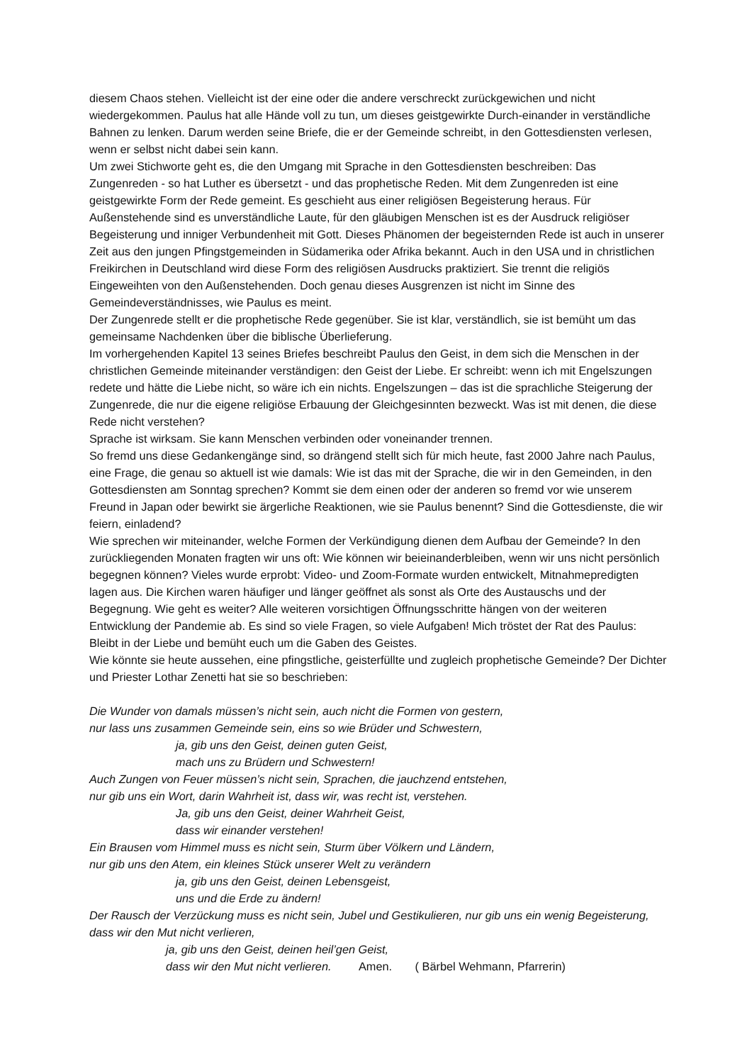diesem Chaos stehen. Vielleicht ist der eine oder die andere verschreckt zurückgewichen und nicht wiedergekommen. Paulus hat alle Hände voll zu tun, um dieses geistgewirkte Durch-einander in verständliche Bahnen zu lenken. Darum werden seine Briefe, die er der Gemeinde schreibt, in den Gottesdiensten verlesen, wenn er selbst nicht dabei sein kann.
Um zwei Stichworte geht es, die den Umgang mit Sprache in den Gottesdiensten beschreiben: Das Zungenreden - so hat Luther es übersetzt - und das prophetische Reden. Mit dem Zungenreden ist eine geistgewirkte Form der Rede gemeint. Es geschieht aus einer religiösen Begeisterung heraus. Für Außenstehende sind es unverständliche Laute, für den gläubigen Menschen ist es der Ausdruck religiöser Begeisterung und inniger Verbundenheit mit Gott. Dieses Phänomen der begeisternden Rede ist auch in unserer Zeit aus den jungen Pfingstgemeinden in Südamerika oder Afrika bekannt. Auch in den USA und in christlichen Freikirchen in Deutschland wird diese Form des religiösen Ausdrucks praktiziert. Sie trennt die religiös Eingeweihten von den Außenstehenden. Doch genau dieses Ausgrenzen ist nicht im Sinne des Gemeindeverständnisses, wie Paulus es meint.
Der Zungenrede stellt er die prophetische Rede gegenüber. Sie ist klar, verständlich, sie ist bemüht um das gemeinsame Nachdenken über die biblische Überlieferung.
Im vorhergehenden Kapitel 13 seines Briefes beschreibt Paulus den Geist, in dem sich die Menschen in der christlichen Gemeinde miteinander verständigen: den Geist der Liebe. Er schreibt: wenn ich mit Engelszungen redete und hätte die Liebe nicht, so wäre ich ein nichts. Engelszungen – das ist die sprachliche Steigerung der Zungenrede, die nur die eigene religiöse Erbauung der Gleichgesinnten bezweckt. Was ist mit denen, die diese Rede nicht verstehen?
Sprache ist wirksam. Sie kann Menschen verbinden oder voneinander trennen.
So fremd uns diese Gedankengänge sind, so drängend stellt sich für mich heute, fast 2000 Jahre nach Paulus, eine Frage, die genau so aktuell ist wie damals: Wie ist das mit der Sprache, die wir in den Gemeinden, in den Gottesdiensten am Sonntag sprechen? Kommt sie dem einen oder der anderen so fremd vor wie unserem Freund in Japan oder bewirkt sie ärgerliche Reaktionen, wie sie Paulus benennt? Sind die Gottesdienste, die wir feiern, einladend?
Wie sprechen wir miteinander, welche Formen der Verkündigung dienen dem Aufbau der Gemeinde? In den zurückliegenden Monaten fragten wir uns oft: Wie können wir beieinanderbleiben, wenn wir uns nicht persönlich begegnen können? Vieles wurde erprobt: Video- und Zoom-Formate wurden entwickelt, Mitnahmepredigten lagen aus. Die Kirchen waren häufiger und länger geöffnet als sonst als Orte des Austauschs und der Begegnung. Wie geht es weiter? Alle weiteren vorsichtigen Öffnungsschritte hängen von der weiteren Entwicklung der Pandemie ab. Es sind so viele Fragen, so viele Aufgaben! Mich tröstet der Rat des Paulus: Bleibt in der Liebe und bemüht euch um die Gaben des Geistes.
Wie könnte sie heute aussehen, eine pfingstliche, geisterfüllte und zugleich prophetische Gemeinde? Der Dichter und Priester Lothar Zenetti hat sie so beschrieben:
Die Wunder von damals müssen’s nicht sein, auch nicht die Formen von gestern,
nur lass uns zusammen Gemeinde sein, eins so wie Brüder und Schwestern,
ja, gib uns den Geist, deinen guten Geist,
mach uns zu Brüdern und Schwestern!
Auch Zungen von Feuer müssen’s nicht sein, Sprachen, die jauchzend entstehen,
nur gib uns ein Wort, darin Wahrheit ist, dass wir, was recht ist, verstehen.
Ja, gib uns den Geist, deiner Wahrheit Geist,
dass wir einander verstehen!
Ein Brausen vom Himmel muss es nicht sein, Sturm über Völkern und Ländern,
nur gib uns den Atem, ein kleines Stück unserer Welt zu verändern
ja, gib uns den Geist, deinen Lebensgeist,
uns und die Erde zu ändern!
Der Rausch der Verzückung muss es nicht sein, Jubel und Gestikulieren, nur gib uns ein wenig Begeisterung, dass wir den Mut nicht verlieren,
ja, gib uns den Geist, deinen heil’gen Geist,
dass wir den Mut nicht verlieren. Amen. ( Bärbel Wehmann, Pfarrerin)